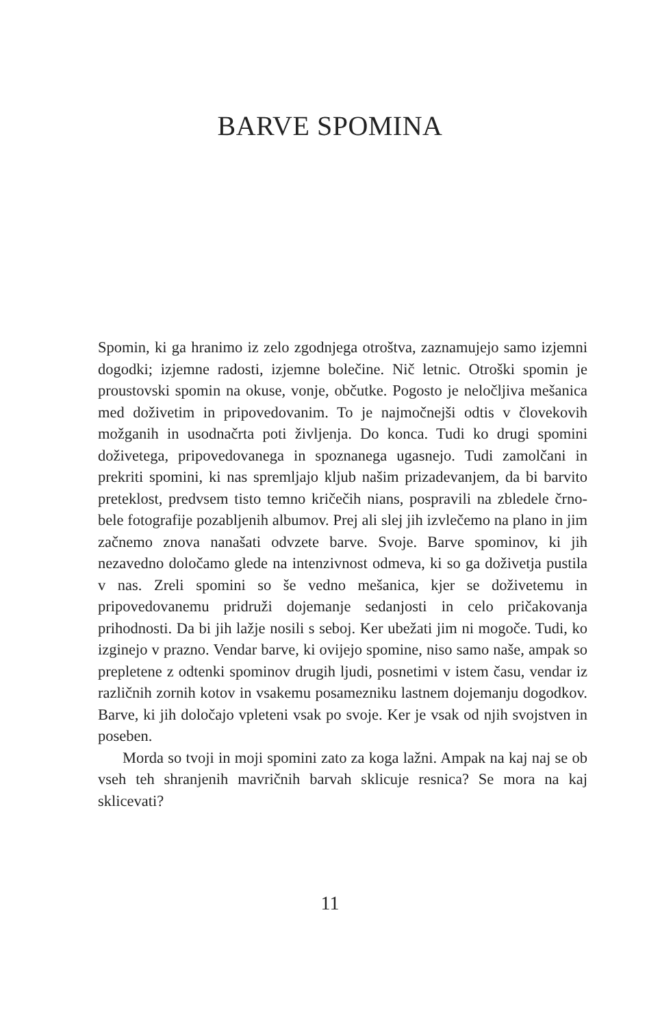BARVE SPOMINA
Spomin, ki ga hranimo iz zelo zgodnjega otroštva, zaznamujejo samo izjemni dogodki; izjemne radosti, izjemne bolečine. Nič letnic. Otroški spomin je proustovski spomin na okuse, vonje, občutke. Pogosto je neločljiva mešanica med doživetim in pripovedovanim. To je najmočnejši odtis v človekovih možganih in usodnačrta poti življenja. Do konca. Tudi ko drugi spomini doživetega, pripovedovanega in spoznanega ugasnejo. Tudi zamolčani in prekriti spomini, ki nas spremljajo kljub našim prizadevanjem, da bi barvito preteklost, predvsem tisto temno kričečih nians, pospravili na zbledele črno-bele fotografije pozabljenih albumov. Prej ali slej jih izvlečemo na plano in jim začnemo znova nanašati odvzete barve. Svoje. Barve spominov, ki jih nezavedno določamo glede na intenzivnost odmeva, ki so ga doživetja pustila v nas. Zreli spomini so še vedno mešanica, kjer se doživetemu in pripovedovanemu pridruži dojemanje sedanjosti in celo pričakovanja prihodnosti. Da bi jih lažje nosili s seboj. Ker ubežati jim ni mogoče. Tudi, ko izginejo v prazno. Vendar barve, ki ovijejo spomine, niso samo naše, ampak so prepletene z odtenki spominov drugih ljudi, posnetimi v istem času, vendar iz različnih zornih kotov in vsakemu posamezniku lastnem dojemanju dogodkov. Barve, ki jih določajo vpleteni vsak po svoje. Ker je vsak od njih svojstven in poseben.
Morda so tvoji in moji spomini zato za koga lažni. Ampak na kaj naj se ob vseh teh shranjenih mavričnih barvah sklicuje resnica? Se mora na kaj sklicevati?
11